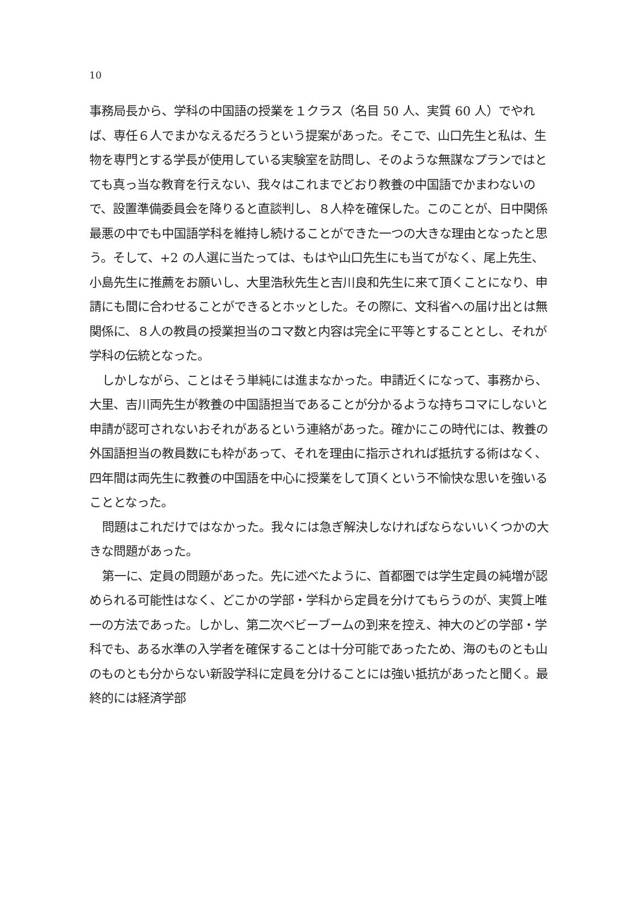10
事務局長から、学科の中国語の授業を１クラス（名目 50 人、実質 60 人）でやれば、専任６人でまかなえるだろうという提案があった。そこで、山口先生と私は、生物を専門とする学長が使用している実験室を訪問し、そのような無謀なプランではとても真っ当な教育を行えない、我々はこれまでどおり教養の中国語でかまわないので、設置準備委員会を降りると直談判し、８人枠を確保した。このことが、日中関係最悪の中でも中国語学科を維持し続けることができた一つの大きな理由となったと思う。そして、+2 の人選に当たっては、もはや山口先生にも当てがなく、尾上先生、小島先生に推薦をお願いし、大里浩秋先生と吉川良和先生に来て頂くことになり、申請にも間に合わせることができるとホッとした。その際に、文科省への届け出とは無関係に、８人の教員の授業担当のコマ数と内容は完全に平等とすることとし、それが学科の伝統となった。
しかしながら、ことはそう単純には進まなかった。申請近くになって、事務から、大里、吉川両先生が教養の中国語担当であることが分かるような持ちコマにしないと申請が認可されないおそれがあるという連絡があった。確かにこの時代には、教養の外国語担当の教員数にも枠があって、それを理由に指示されれば抵抗する術はなく、四年間は両先生に教養の中国語を中心に授業をして頂くという不愉快な思いを強いることとなった。
問題はこれだけではなかった。我々には急ぎ解決しなければならないいくつかの大きな問題があった。
第一に、定員の問題があった。先に述べたように、首都圏では学生定員の純増が認められる可能性はなく、どこかの学部・学科から定員を分けてもらうのが、実質上唯一の方法であった。しかし、第二次ベビーブームの到来を控え、神大のどの学部・学科でも、ある水準の入学者を確保することは十分可能であったため、海のものとも山のものとも分からない新設学科に定員を分けることには強い抵抗があったと聞く。最終的には経済学部